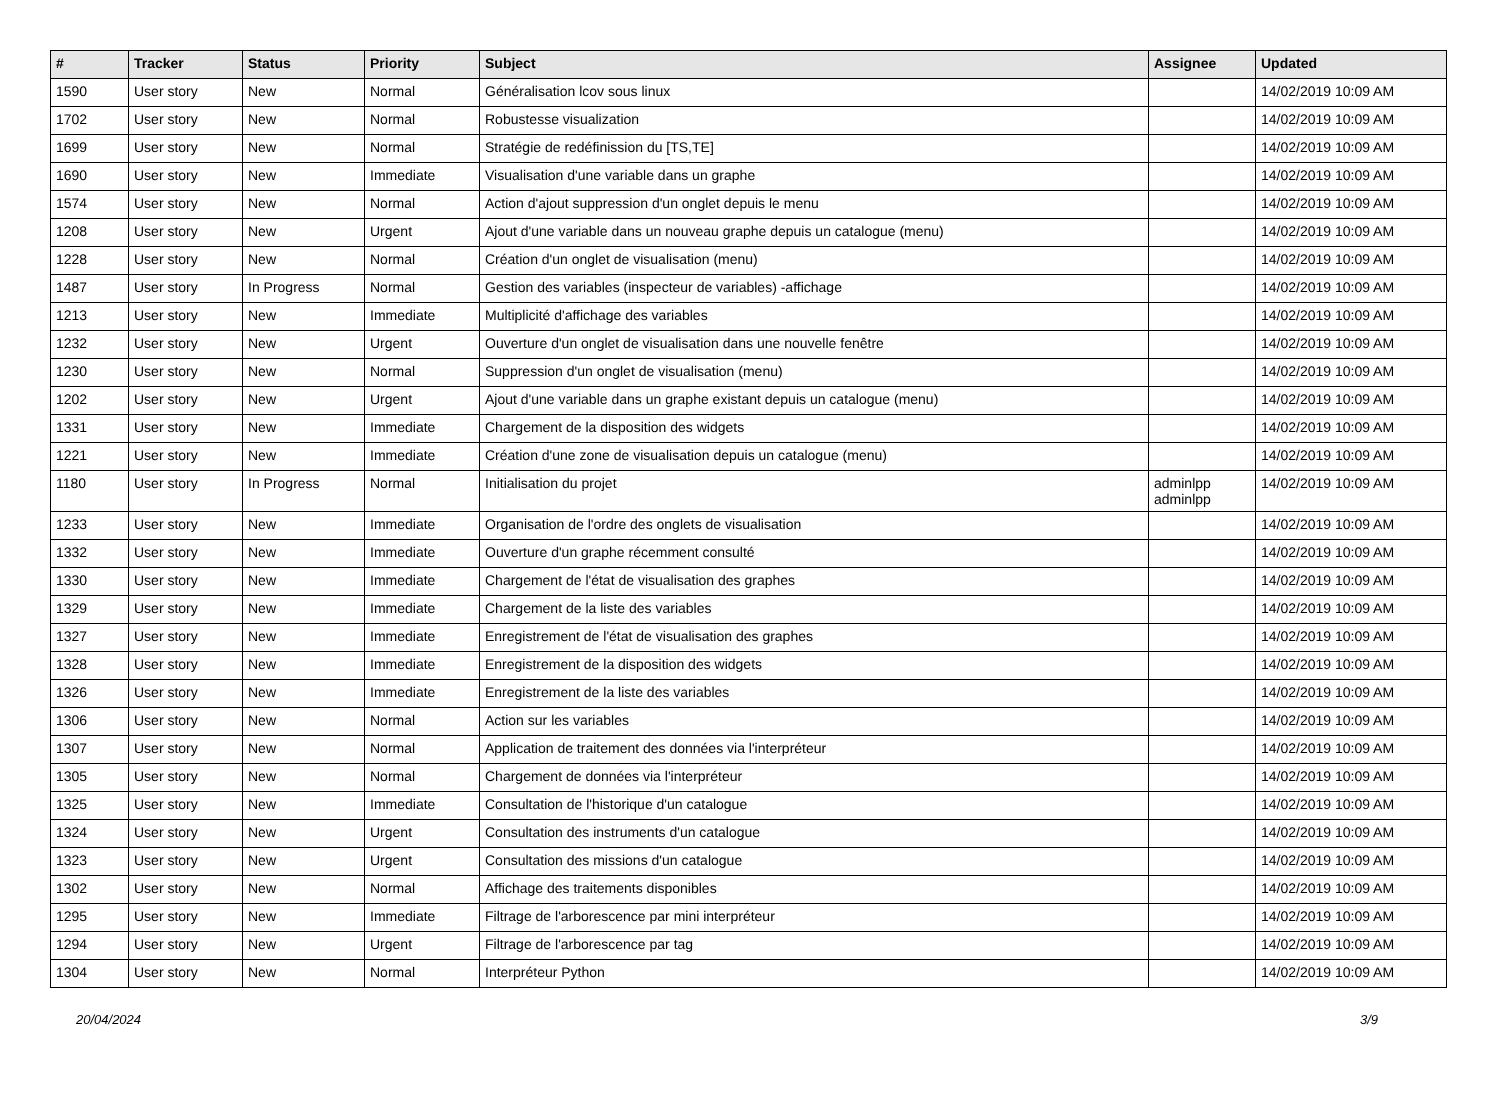| # | Tracker | Status | Priority | Subject | Assignee | Updated |
| --- | --- | --- | --- | --- | --- | --- |
| 1590 | User story | New | Normal | Généralisation lcov sous linux | | 14/02/2019 10:09 AM |
| 1702 | User story | New | Normal | Robustesse visualization | | 14/02/2019 10:09 AM |
| 1699 | User story | New | Normal | Stratégie de redéfinission du [TS,TE] | | 14/02/2019 10:09 AM |
| 1690 | User story | New | Immediate | Visualisation d'une variable dans un graphe | | 14/02/2019 10:09 AM |
| 1574 | User story | New | Normal | Action d'ajout suppression d'un onglet depuis le menu | | 14/02/2019 10:09 AM |
| 1208 | User story | New | Urgent | Ajout d'une variable dans un nouveau graphe depuis un catalogue (menu) | | 14/02/2019 10:09 AM |
| 1228 | User story | New | Normal | Création d'un onglet de visualisation (menu) | | 14/02/2019 10:09 AM |
| 1487 | User story | In Progress | Normal | Gestion des variables (inspecteur de variables) -affichage | | 14/02/2019 10:09 AM |
| 1213 | User story | New | Immediate | Multiplicité d'affichage des variables | | 14/02/2019 10:09 AM |
| 1232 | User story | New | Urgent | Ouverture d'un onglet de visualisation dans une nouvelle fenêtre | | 14/02/2019 10:09 AM |
| 1230 | User story | New | Normal | Suppression d'un onglet de visualisation (menu) | | 14/02/2019 10:09 AM |
| 1202 | User story | New | Urgent | Ajout d'une variable dans un graphe existant depuis un catalogue (menu) | | 14/02/2019 10:09 AM |
| 1331 | User story | New | Immediate | Chargement de la disposition des widgets | | 14/02/2019 10:09 AM |
| 1221 | User story | New | Immediate | Création d'une zone de visualisation depuis un catalogue (menu) | | 14/02/2019 10:09 AM |
| 1180 | User story | In Progress | Normal | Initialisation du projet | adminlpp adminlpp | 14/02/2019 10:09 AM |
| 1233 | User story | New | Immediate | Organisation de l'ordre des onglets de visualisation | | 14/02/2019 10:09 AM |
| 1332 | User story | New | Immediate | Ouverture d'un graphe récemment consulté | | 14/02/2019 10:09 AM |
| 1330 | User story | New | Immediate | Chargement de l'état de visualisation des graphes | | 14/02/2019 10:09 AM |
| 1329 | User story | New | Immediate | Chargement de la liste des variables | | 14/02/2019 10:09 AM |
| 1327 | User story | New | Immediate | Enregistrement de l'état de visualisation des graphes | | 14/02/2019 10:09 AM |
| 1328 | User story | New | Immediate | Enregistrement de la disposition des widgets | | 14/02/2019 10:09 AM |
| 1326 | User story | New | Immediate | Enregistrement de la liste des variables | | 14/02/2019 10:09 AM |
| 1306 | User story | New | Normal | Action sur les variables | | 14/02/2019 10:09 AM |
| 1307 | User story | New | Normal | Application de traitement des données via l'interpréteur | | 14/02/2019 10:09 AM |
| 1305 | User story | New | Normal | Chargement de données via l'interpréteur | | 14/02/2019 10:09 AM |
| 1325 | User story | New | Immediate | Consultation de l'historique d'un catalogue | | 14/02/2019 10:09 AM |
| 1324 | User story | New | Urgent | Consultation des instruments d'un catalogue | | 14/02/2019 10:09 AM |
| 1323 | User story | New | Urgent | Consultation des missions d'un catalogue | | 14/02/2019 10:09 AM |
| 1302 | User story | New | Normal | Affichage des traitements disponibles | | 14/02/2019 10:09 AM |
| 1295 | User story | New | Immediate | Filtrage de l'arborescence par mini interpréteur | | 14/02/2019 10:09 AM |
| 1294 | User story | New | Urgent | Filtrage de l'arborescence par tag | | 14/02/2019 10:09 AM |
| 1304 | User story | New | Normal | Interpréteur Python | | 14/02/2019 10:09 AM |
20/04/2024 3/9